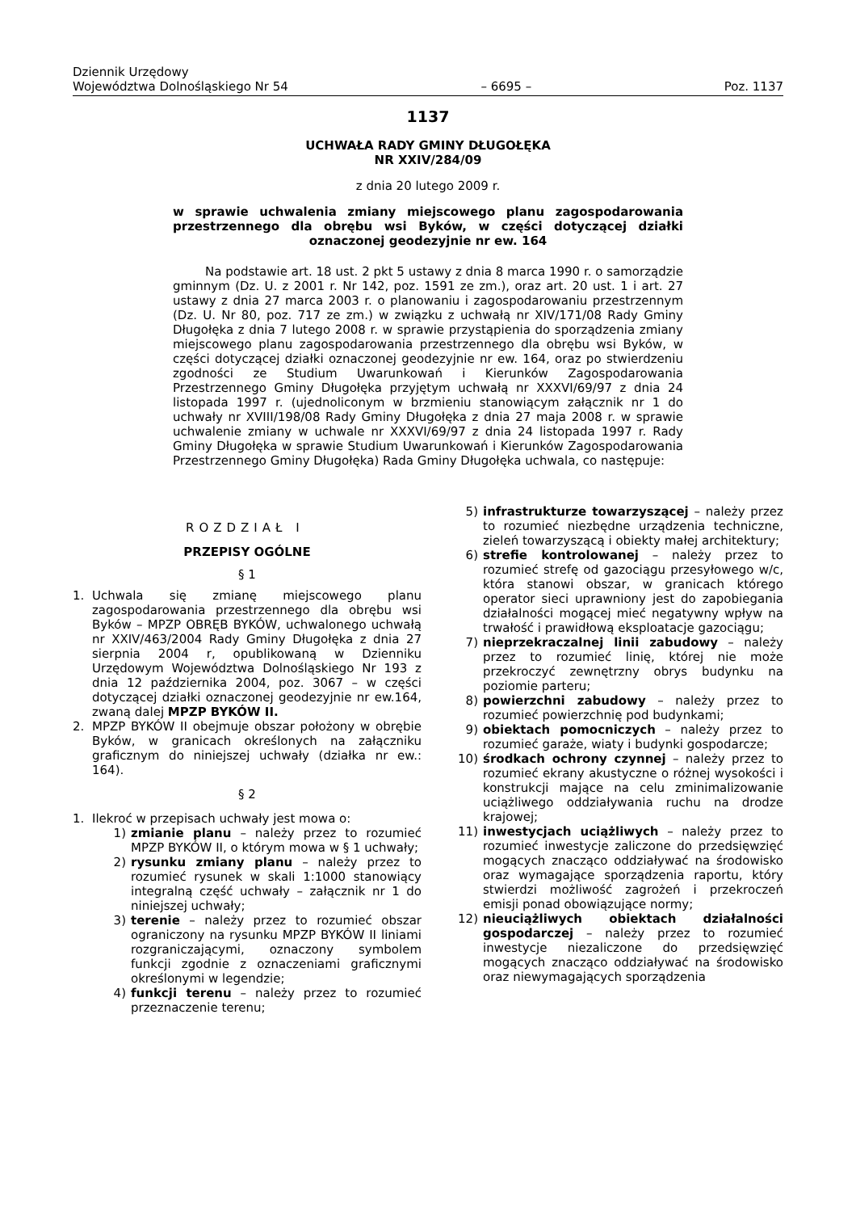Dziennik Urzędowy
Województwa Dolnośląskiego Nr 54 – 6695 – Poz. 1137
1137
UCHWAŁA RADY GMINY DŁUGOŁĘKA
NR XXIV/284/09
z dnia 20 lutego 2009 r.
w sprawie uchwalenia zmiany miejscowego planu zagospodarowania przestrzennego dla obrębu wsi Byków, w części dotyczącej działki oznaczonej geodezyjnie nr ew. 164
Na podstawie art. 18 ust. 2 pkt 5 ustawy z dnia 8 marca 1990 r. o samorządzie gminnym (Dz. U. z 2001 r. Nr 142, poz. 1591 ze zm.), oraz art. 20 ust. 1 i art. 27 ustawy z dnia 27 marca 2003 r. o planowaniu i zagospodarowaniu przestrzennym (Dz. U. Nr 80, poz. 717 ze zm.) w związku z uchwałą nr XIV/171/08 Rady Gminy Długołęka z dnia 7 lutego 2008 r. w sprawie przystąpienia do sporządzenia zmiany miejscowego planu zagospodarowania przestrzennego dla obrębu wsi Byków, w części dotyczącej działki oznaczonej geodezyjnie nr ew. 164, oraz po stwierdzeniu zgodności ze Studium Uwarunkowań i Kierunków Zagospodarowania Przestrzennego Gminy Długołęka przyjętym uchwałą nr XXXVI/69/97 z dnia 24 listopada 1997 r. (ujednoliconym w brzmieniu stanowiącym załącznik nr 1 do uchwały nr XVIII/198/08 Rady Gminy Długołęka z dnia 27 maja 2008 r. w sprawie uchwalenie zmiany w uchwale nr XXXVI/69/97 z dnia 24 listopada 1997 r. Rady Gminy Długołęka w sprawie Studium Uwarunkowań i Kierunków Zagospodarowania Przestrzennego Gminy Długołęka) Rada Gminy Długołęka uchwala, co następuje:
ROZDZIAŁ I
PRZEPISY OGÓLNE
§ 1
1. Uchwala się zmianę miejscowego planu zagospodarowania przestrzennego dla obrębu wsi Byków – MPZP OBRĘB BYKÓW, uchwalonego uchwałą nr XXIV/463/2004 Rady Gminy Długołęka z dnia 27 sierpnia 2004 r, opublikowaną w Dzienniku Urzędowym Województwa Dolnośląskiego Nr 193 z dnia 12 października 2004, poz. 3067 – w części dotyczącej działki oznaczonej geodezyjnie nr ew.164, zwaną dalej MPZP BYKÓW II.
2. MPZP BYKÓW II obejmuje obszar położony w obrębie Byków, w granicach określonych na załączniku graficznym do niniejszej uchwały (działka nr ew.: 164).
§ 2
1. Ilekroć w przepisach uchwały jest mowa o:
1) zmianie planu – należy przez to rozumieć MPZP BYKÓW II, o którym mowa w § 1 uchwały;
2) rysunku zmiany planu – należy przez to rozumieć rysunek w skali 1:1000 stanowiący integralną część uchwały – załącznik nr 1 do niniejszej uchwały;
3) terenie – należy przez to rozumieć obszar ograniczony na rysunku MPZP BYKÓW II liniami rozgraniczającymi, oznaczony symbolem funkcji zgodnie z oznaczeniami graficznymi określonymi w legendzie;
4) funkcji terenu – należy przez to rozumieć przeznaczenie terenu;
5) infrastrukturze towarzyszącej – należy przez to rozumieć niezbędne urządzenia techniczne, zieleń towarzyszącą i obiekty małej architektury;
6) strefie kontrolowanej – należy przez to rozumieć strefę od gazociągu przesyłowego w/c, która stanowi obszar, w granicach którego operator sieci uprawniony jest do zapobiegania działalności mogącej mieć negatywny wpływ na trwałość i prawidłową eksploatacje gazociągu;
7) nieprzekraczalnej linii zabudowy – należy przez to rozumieć linię, której nie może przekroczyć zewnętrzny obrys budynku na poziomie parteru;
8) powierzchni zabudowy – należy przez to rozumieć powierzchnię pod budynkami;
9) obiektach pomocniczych – należy przez to rozumieć garaże, wiaty i budynki gospodarcze;
10) środkach ochrony czynnej – należy przez to rozumieć ekrany akustyczne o różnej wysokości i konstrukcji mające na celu zminimalizowanie uciążliwego oddziaływania ruchu na drodze krajowej;
11) inwestycjach uciążliwych – należy przez to rozumieć inwestycje zaliczone do przedsięwzięć mogących znacząco oddziaływać na środowisko oraz wymagające sporządzenia raportu, który stwierdzi możliwość zagrożeń i przekroczeń emisji ponad obowiązujące normy;
12) nieuciążliwych obiektach działalności gospodarczej – należy przez to rozumieć inwestycje niezaliczone do przedsięwzięć mogących znacząco oddziaływać na środowisko oraz niewymagających sporządzenia